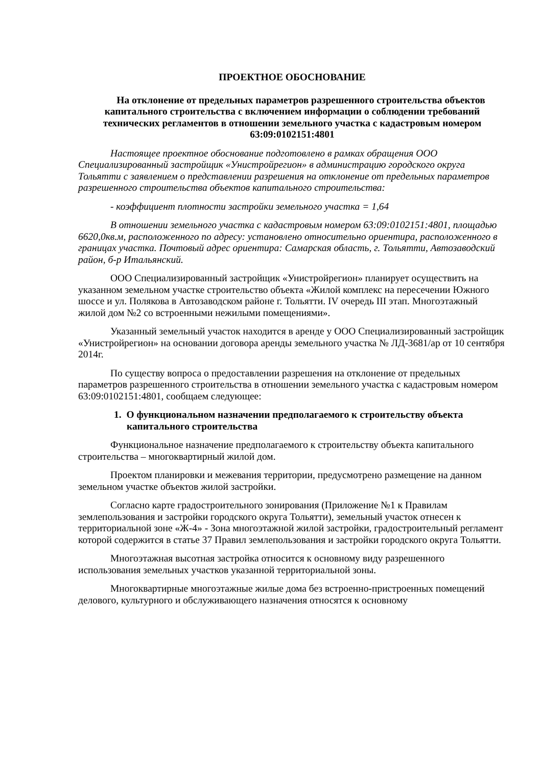ПРОЕКТНОЕ ОБОСНОВАНИЕ
На отклонение от предельных параметров разрешенного строительства объектов капитального строительства с включением информации о соблюдении требований технических регламентов в отношении земельного участка с кадастровым номером 63:09:0102151:4801
Настоящее проектное обоснование подготовлено в рамках обращения ООО Специализированный застройщик «Унистройрегион» в администрацию городского округа Тольятти с заявлением о представлении разрешения на отклонение от предельных параметров разрешенного строительства объектов капитального строительства:
- коэффициент плотности застройки земельного участка = 1,64
В отношении земельного участка с кадастровым номером 63:09:0102151:4801, площадью 6620,0кв.м, расположенного по адресу: установлено относительно ориентира, расположенного в границах участка. Почтовый адрес ориентира: Самарская область, г. Тольятти, Автозаводский район, б-р Итальянский.
ООО Специализированный застройщик «Унистройрегион» планирует осуществить на указанном земельном участке строительство объекта «Жилой комплекс на пересечении Южного шоссе и ул. Полякова в Автозаводском районе г. Тольятти. IV очередь III этап. Многоэтажный жилой дом №2 со встроенными нежилыми помещениями».
Указанный земельный участок находится в аренде у ООО Специализированный застройщик «Унистройрегион» на основании договора аренды земельного участка № ЛД-3681/ар от 10 сентября 2014г.
По существу вопроса о предоставлении разрешения на отклонение от предельных параметров разрешенного строительства в отношении земельного участка с кадастровым номером 63:09:0102151:4801, сообщаем следующее:
1. О функциональном назначении предполагаемого к строительству объекта капитального строительства
Функциональное назначение предполагаемого к строительству объекта капитального строительства – многоквартирный жилой дом.
Проектом планировки и межевания территории, предусмотрено размещение на данном земельном участке объектов жилой застройки.
Согласно карте градостроительного зонирования (Приложение №1 к Правилам землепользования и застройки городского округа Тольятти), земельный участок отнесен к территориальной зоне «Ж-4» - Зона многоэтажной жилой застройки, градостроительный регламент которой содержится в статье 37 Правил землепользования и застройки городского округа Тольятти.
Многоэтажная высотная застройка относится к основному виду разрешенного использования земельных участков указанной территориальной зоны.
Многоквартирные многоэтажные жилые дома без встроенно-пристроенных помещений делового, культурного и обслуживающего назначения относятся к основному